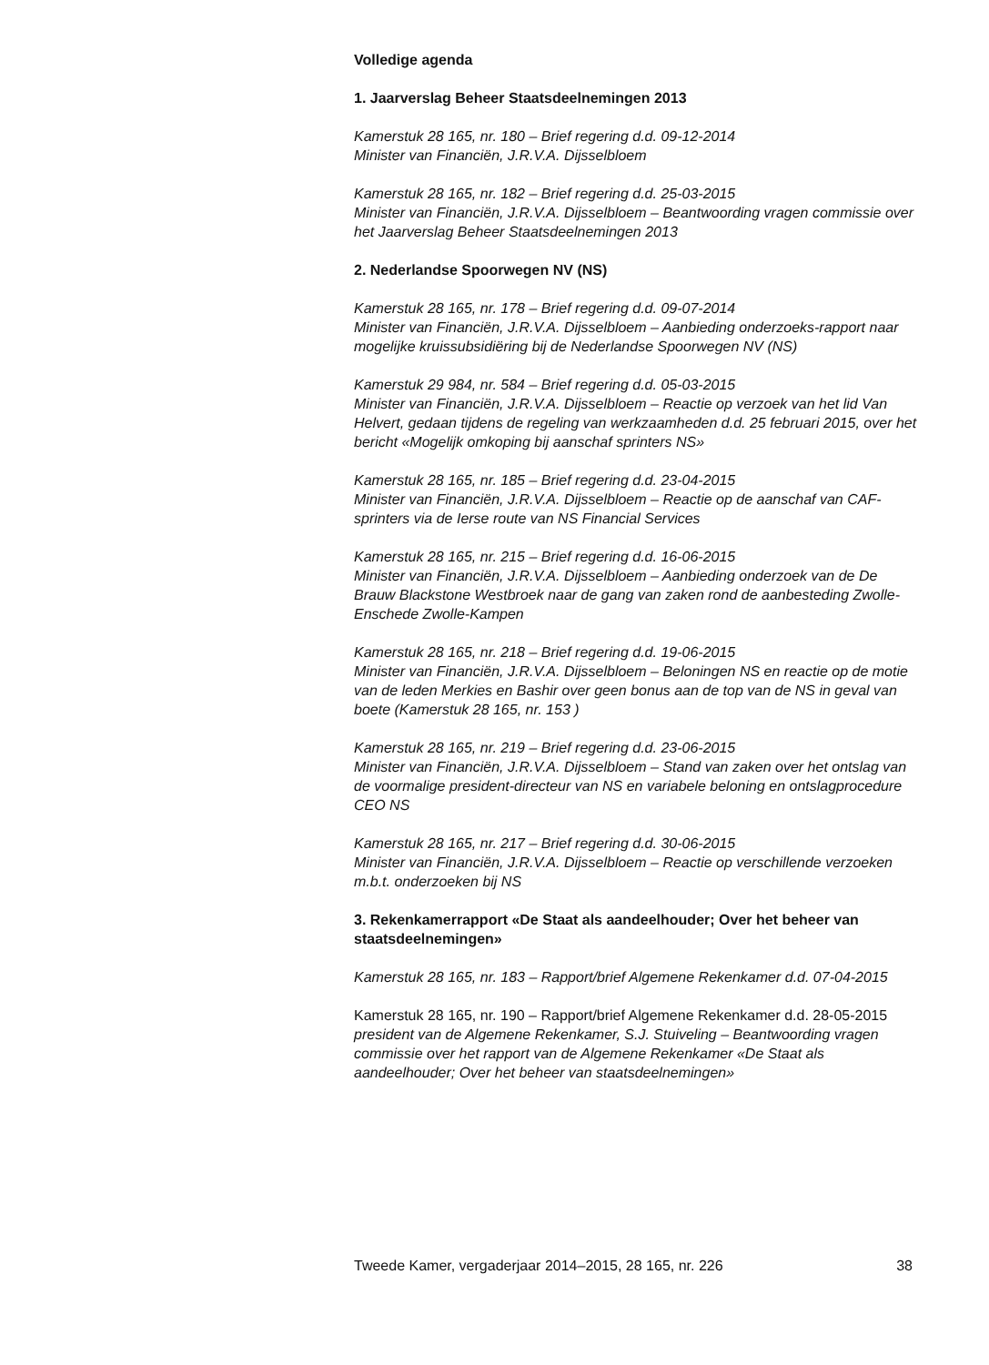Volledige agenda
1. Jaarverslag Beheer Staatsdeelnemingen 2013
Kamerstuk 28 165, nr. 180 – Brief regering d.d. 09-12-2014
Minister van Financiën, J.R.V.A. Dijsselbloem
Kamerstuk 28 165, nr. 182 – Brief regering d.d. 25-03-2015
Minister van Financiën, J.R.V.A. Dijsselbloem – Beantwoording vragen commissie over het Jaarverslag Beheer Staatsdeelnemingen 2013
2. Nederlandse Spoorwegen NV (NS)
Kamerstuk 28 165, nr. 178 – Brief regering d.d. 09-07-2014
Minister van Financiën, J.R.V.A. Dijsselbloem – Aanbieding onderzoeks-rapport naar mogelijke kruissubsidiëring bij de Nederlandse Spoorwegen NV (NS)
Kamerstuk 29 984, nr. 584 – Brief regering d.d. 05-03-2015
Minister van Financiën, J.R.V.A. Dijsselbloem – Reactie op verzoek van het lid Van Helvert, gedaan tijdens de regeling van werkzaamheden d.d. 25 februari 2015, over het bericht «Mogelijk omkoping bij aanschaf sprinters NS»
Kamerstuk 28 165, nr. 185 – Brief regering d.d. 23-04-2015
Minister van Financiën, J.R.V.A. Dijsselbloem – Reactie op de aanschaf van CAF-sprinters via de Ierse route van NS Financial Services
Kamerstuk 28 165, nr. 215 – Brief regering d.d. 16-06-2015
Minister van Financiën, J.R.V.A. Dijsselbloem – Aanbieding onderzoek van de De Brauw Blackstone Westbroek naar de gang van zaken rond de aanbesteding Zwolle-Enschede Zwolle-Kampen
Kamerstuk 28 165, nr. 218 – Brief regering d.d. 19-06-2015
Minister van Financiën, J.R.V.A. Dijsselbloem – Beloningen NS en reactie op de motie van de leden Merkies en Bashir over geen bonus aan de top van de NS in geval van boete (Kamerstuk 28 165, nr. 153 )
Kamerstuk 28 165, nr. 219 – Brief regering d.d. 23-06-2015
Minister van Financiën, J.R.V.A. Dijsselbloem – Stand van zaken over het ontslag van de voormalige president-directeur van NS en variabele beloning en ontslagprocedure CEO NS
Kamerstuk 28 165, nr. 217 – Brief regering d.d. 30-06-2015
Minister van Financiën, J.R.V.A. Dijsselbloem – Reactie op verschillende verzoeken m.b.t. onderzoeken bij NS
3. Rekenkamerrapport «De Staat als aandeelhouder; Over het beheer van staatsdeelnemingen»
Kamerstuk 28 165, nr. 183 – Rapport/brief Algemene Rekenkamer d.d. 07-04-2015
Kamerstuk 28 165, nr. 190 – Rapport/brief Algemene Rekenkamer d.d. 28-05-2015
president van de Algemene Rekenkamer, S.J. Stuiveling – Beantwoording vragen commissie over het rapport van de Algemene Rekenkamer «De Staat als aandeelhouder; Over het beheer van staatsdeelnemingen»
Tweede Kamer, vergaderjaar 2014–2015, 28 165, nr. 226 38